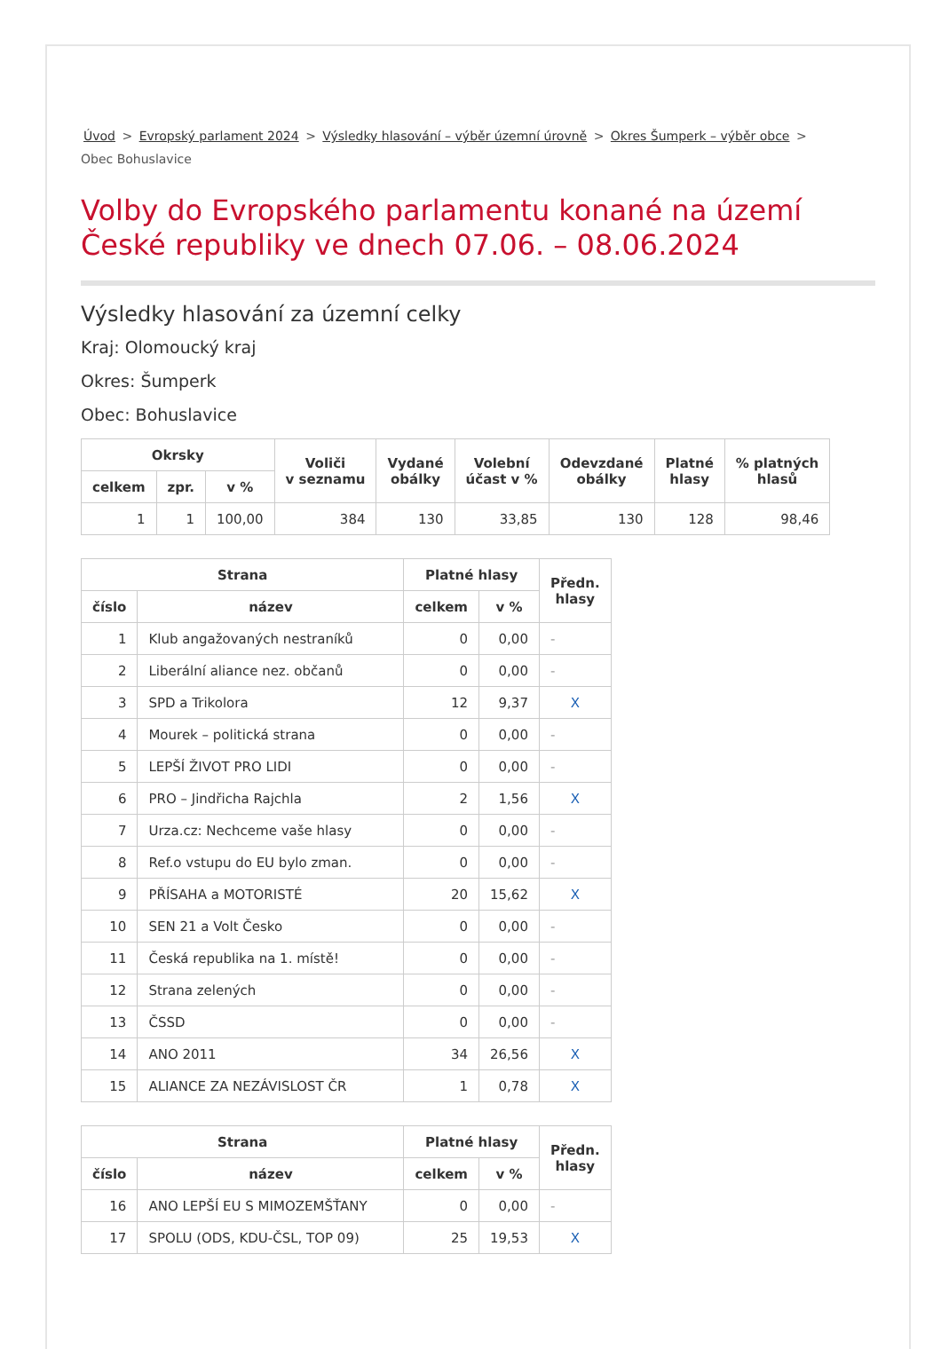Úvod > Evropský parlament 2024 > Výsledky hlasování – výběr územní úrovně > Okres Šumperk – výběr obce >
Obec Bohuslavice
Volby do Evropského parlamentu konané na území České republiky ve dnech 07.06. – 08.06.2024
Výsledky hlasování za územní celky
Kraj: Olomoucký kraj
Okres: Šumperk
Obec: Bohuslavice
| Okrsky | | | Voliči v seznamu | Vydané obálky | Volební účast v % | Odevzdané obálky | Platné hlasy | % platných hlasů |
| --- | --- | --- | --- | --- | --- | --- | --- | --- |
| celkem | zpr. | v % | | | | | | |
| 1 | 1 | 100,00 | 384 | 130 | 33,85 | 130 | 128 | 98,46 |
| Strana | | Platné hlasy | | Předn. hlasy |
| --- | --- | --- | --- | --- |
| číslo | název | celkem | v % | |
| 1 | Klub angažovaných nestraníků | 0 | 0,00 | - |
| 2 | Liberální aliance nez. občanů | 0 | 0,00 | - |
| 3 | SPD a Trikolora | 12 | 9,37 | X |
| 4 | Mourek – politická strana | 0 | 0,00 | - |
| 5 | LEPŠÍ ŽIVOT PRO LIDI | 0 | 0,00 | - |
| 6 | PRO – Jindřicha Rajchla | 2 | 1,56 | X |
| 7 | Urza.cz: Nechceme vaše hlasy | 0 | 0,00 | - |
| 8 | Ref.o vstupu do EU bylo zman. | 0 | 0,00 | - |
| 9 | PŘÍSAHA a MOTORISTÉ | 20 | 15,62 | X |
| 10 | SEN 21 a Volt Česko | 0 | 0,00 | - |
| 11 | Česká republika na 1. místě! | 0 | 0,00 | - |
| 12 | Strana zelených | 0 | 0,00 | - |
| 13 | ČSSD | 0 | 0,00 | - |
| 14 | ANO 2011 | 34 | 26,56 | X |
| 15 | ALIANCE ZA NEZÁVISLOST ČR | 1 | 0,78 | X |
| Strana | | Platné hlasy | | Předn. hlasy |
| --- | --- | --- | --- | --- |
| číslo | název | celkem | v % | |
| 16 | ANO LEPŠÍ EU S MIMOZEMŠŤANY | 0 | 0,00 | - |
| 17 | SPOLU (ODS, KDU-ČSL, TOP 09) | 25 | 19,53 | X |